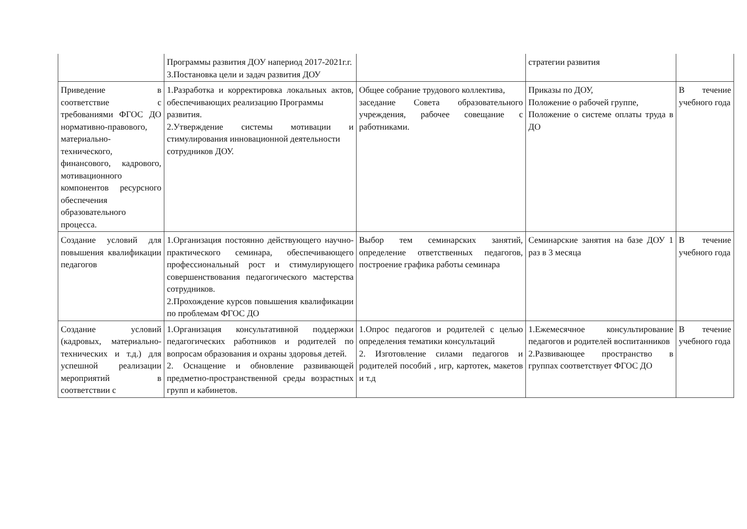| | Программы развития ДОУ напериод 2017-2021г.г. 3.Постановка цели и задач развития ДОУ | | стратегии развития | |
| Приведение в соответствие с требованиями ФГОС ДО нормативно-правового, материально-технического, финансового, кадрового, мотивационного компонентов ресурсного обеспечения образовательного процесса. | 1.Разработка и корректировка локальных актов, обеспечивающих реализацию Программы развития. 2.Утверждение системы мотивации и стимулирования инновационной деятельности сотрудников ДОУ. | Общее собрание трудового коллектива, заседание Совета образовательного учреждения, рабочее совещание с работниками. | Приказы по ДОУ, Положение о рабочей группе, Положение о системе оплаты труда в ДО | В течение учебного года |
| Создание условий для повышения квалификации педагогов | 1.Организация постоянно действующего научно-практического семинара, обеспечивающего профессиональный рост и стимулирующего совершенствования педагогического мастерства сотрудников. 2.Прохождение курсов повышения квалификации по проблемам ФГОС ДО | Выбор тем семинарских занятий, определение ответственных педагогов, построение графика работы семинара | Семинарские занятия на базе ДОУ 1 раз в 3 месяца | В течение учебного года |
| Создание условий (кадровых, материально-технических и т.д.) для успешной реализации мероприятий в соответствии с | 1.Организация консультативной поддержки педагогических работников и родителей по вопросам образования и охраны здоровья детей. 2. Оснащение и обновление развивающей предметно-пространственной среды возрастных групп и кабинетов. | 1.Опрос педагогов и родителей с целью определения тематики консультаций 2. Изготовление силами педагогов и родителей пособий , игр, картотек, макетов и т.д | 1.Ежемесячное консультирование педагогов и родителей воспитанников 2.Развивающее пространство в группах соответствует ФГОС ДО | В течение учебного года |